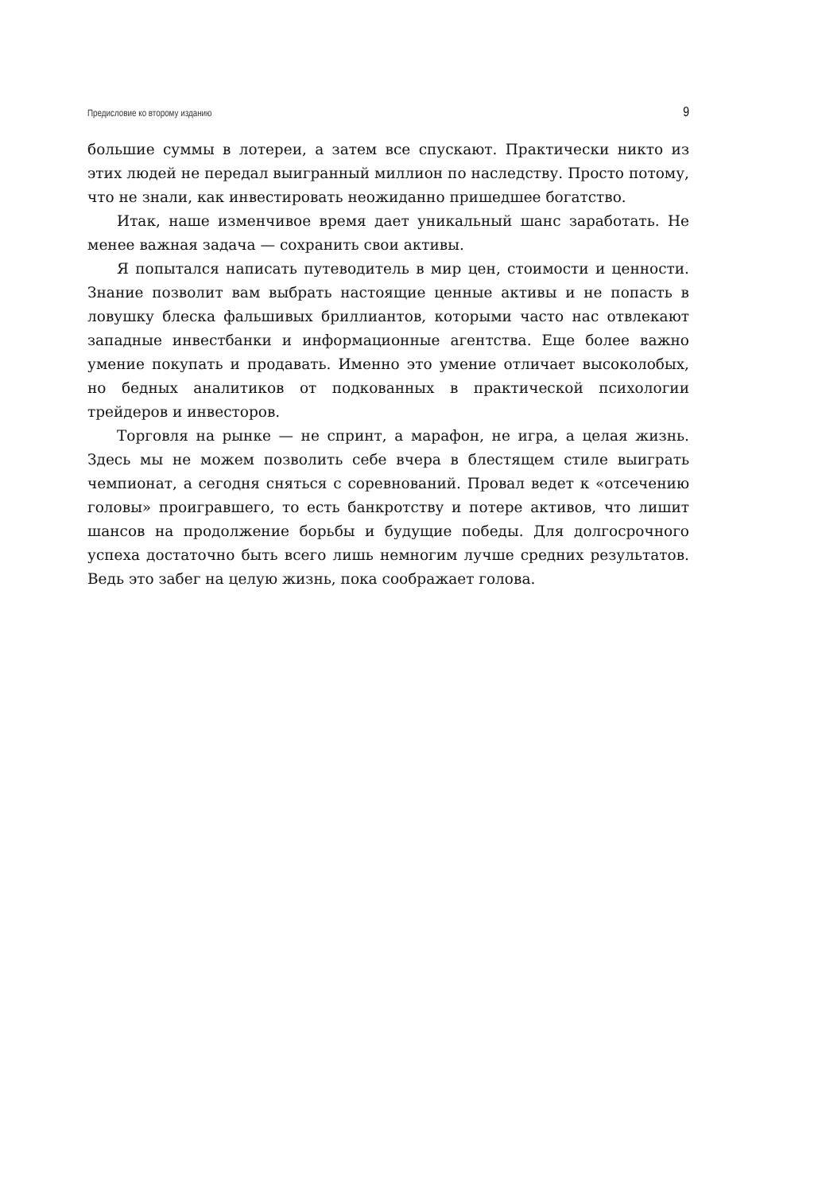Предисловие ко второму изданию 9
большие суммы в лотереи, а затем все спускают. Практически никто из этих людей не передал выигранный миллион по наследству. Просто потому, что не знали, как инвестировать неожиданно пришедшее богатство.
Итак, наше изменчивое время дает уникальный шанс заработать. Не менее важная задача — сохранить свои активы.
Я попытался написать путеводитель в мир цен, стоимости и ценности. Знание позволит вам выбрать настоящие ценные активы и не попасть в ловушку блеска фальшивых бриллиантов, которыми часто нас отвлекают западные инвестбанки и информационные агентства. Еще более важно умение покупать и продавать. Именно это умение отличает высоколобых, но бедных аналитиков от подкованных в практической психологии трейдеров и инвесторов.
Торговля на рынке — не спринт, а марафон, не игра, а целая жизнь. Здесь мы не можем позволить себе вчера в блестящем стиле выиграть чемпионат, а сегодня сняться с соревнований. Провал ведет к «отсечению головы» проигравшего, то есть банкротству и потере активов, что лишит шансов на продолжение борьбы и будущие победы. Для долгосрочного успеха достаточно быть всего лишь немногим лучше средних результатов. Ведь это забег на целую жизнь, пока соображает голова.